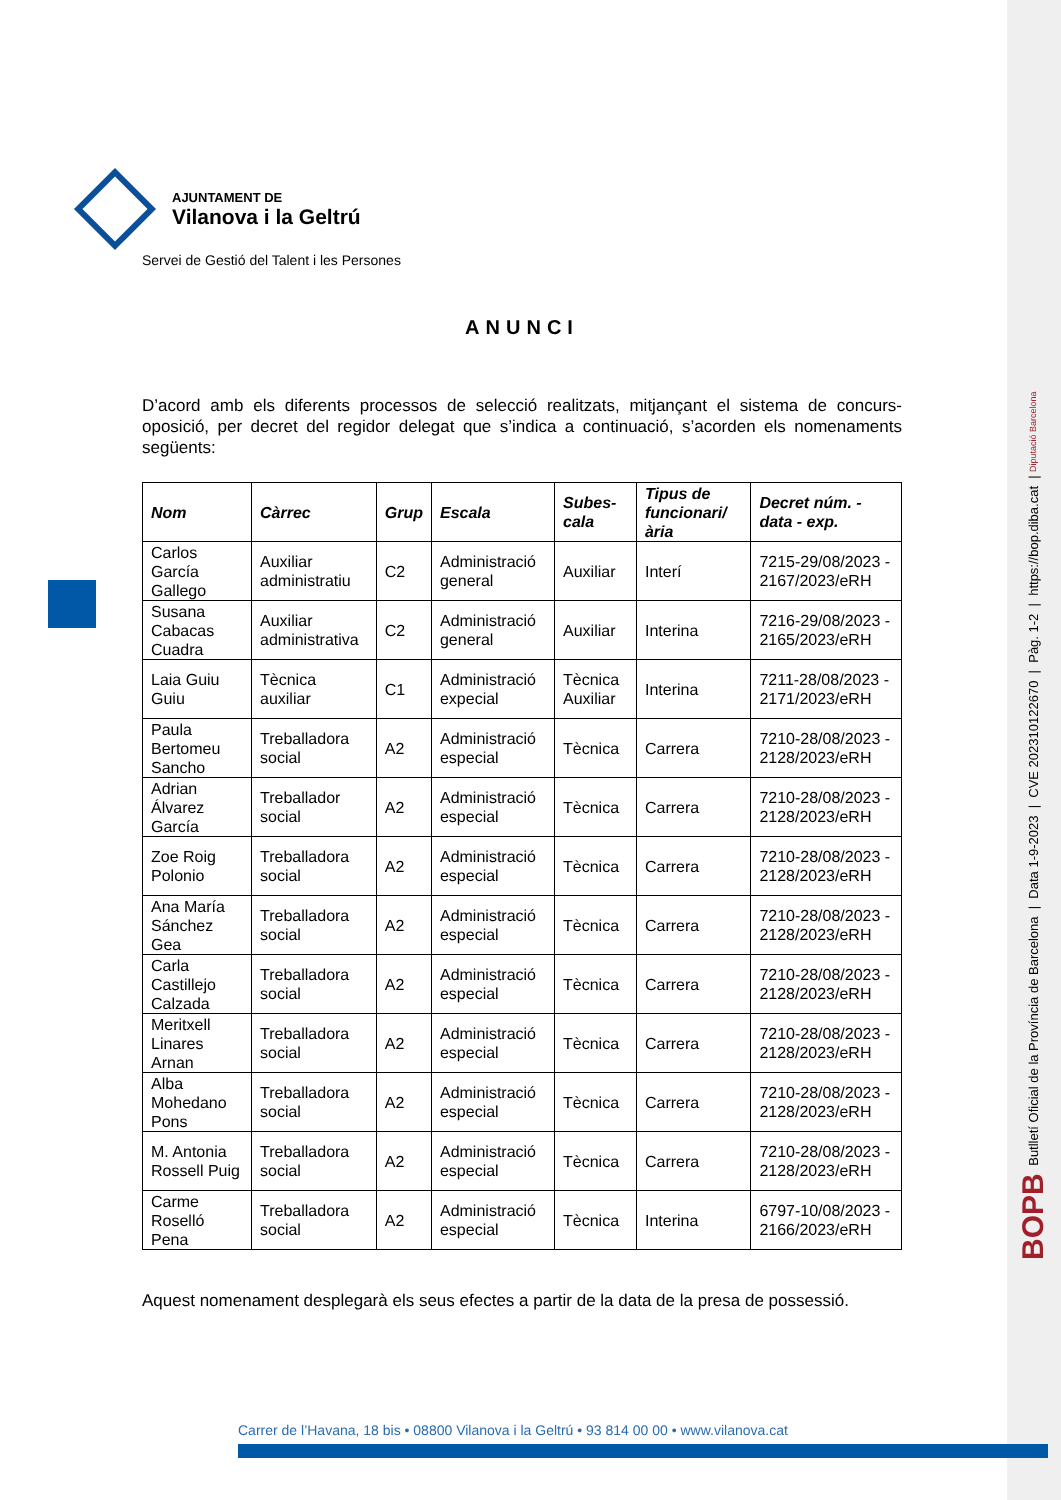BOPB Butlletí Oficial de la Província de Barcelona | Data 1-9-2023 | CVE 202310122670 | Pàg. 1-2 | https://bop.diba.cat | Diputació Barcelona
AJUNTAMENT DE
Vilanova i la Geltrú
Servei de Gestió del Talent i les Persones
ANUNCI
D’acord amb els diferents processos de selecció realitzats, mitjançant el sistema de concurs-oposició, per decret del regidor delegat que s’indica a continuació, s’acorden els nomenaments següents:
| Nom | Càrrec | Grup | Escala | Subes-cala | Tipus de funcionari/ària | Decret núm. - data - exp. |
| --- | --- | --- | --- | --- | --- | --- |
| Carlos García Gallego | Auxiliar administratiu | C2 | Administració general | Auxiliar | Interí | 7215-29/08/2023 - 2167/2023/eRH |
| Susana Cabacas Cuadra | Auxiliar administrativa | C2 | Administració general | Auxiliar | Interina | 7216-29/08/2023 - 2165/2023/eRH |
| Laia Guiu Guiu | Tècnica auxiliar | C1 | Administració expecial | Tècnica Auxiliar | Interina | 7211-28/08/2023 - 2171/2023/eRH |
| Paula Bertomeu Sancho | Treballadora social | A2 | Administració especial | Tècnica | Carrera | 7210-28/08/2023 - 2128/2023/eRH |
| Adrian Álvarez García | Treballador social | A2 | Administració especial | Tècnica | Carrera | 7210-28/08/2023 - 2128/2023/eRH |
| Zoe Roig Polonio | Treballadora social | A2 | Administració especial | Tècnica | Carrera | 7210-28/08/2023 - 2128/2023/eRH |
| Ana María Sánchez Gea | Treballadora social | A2 | Administració especial | Tècnica | Carrera | 7210-28/08/2023 - 2128/2023/eRH |
| Carla Castillejo Calzada | Treballadora social | A2 | Administració especial | Tècnica | Carrera | 7210-28/08/2023 - 2128/2023/eRH |
| Meritxell Linares Arnan | Treballadora social | A2 | Administració especial | Tècnica | Carrera | 7210-28/08/2023 - 2128/2023/eRH |
| Alba Mohedano Pons | Treballadora social | A2 | Administració especial | Tècnica | Carrera | 7210-28/08/2023 - 2128/2023/eRH |
| M. Antonia Rossell Puig | Treballadora social | A2 | Administració especial | Tècnica | Carrera | 7210-28/08/2023 - 2128/2023/eRH |
| Carme Roselló Pena | Treballadora social | A2 | Administració especial | Tècnica | Interina | 6797-10/08/2023 - 2166/2023/eRH |
Aquest nomenament desplegarà els seus efectes a partir de la data de la presa de possessió.
Carrer de l’Havana, 18 bis • 08800 Vilanova i la Geltrú • 93 814 00 00 • www.vilanova.cat